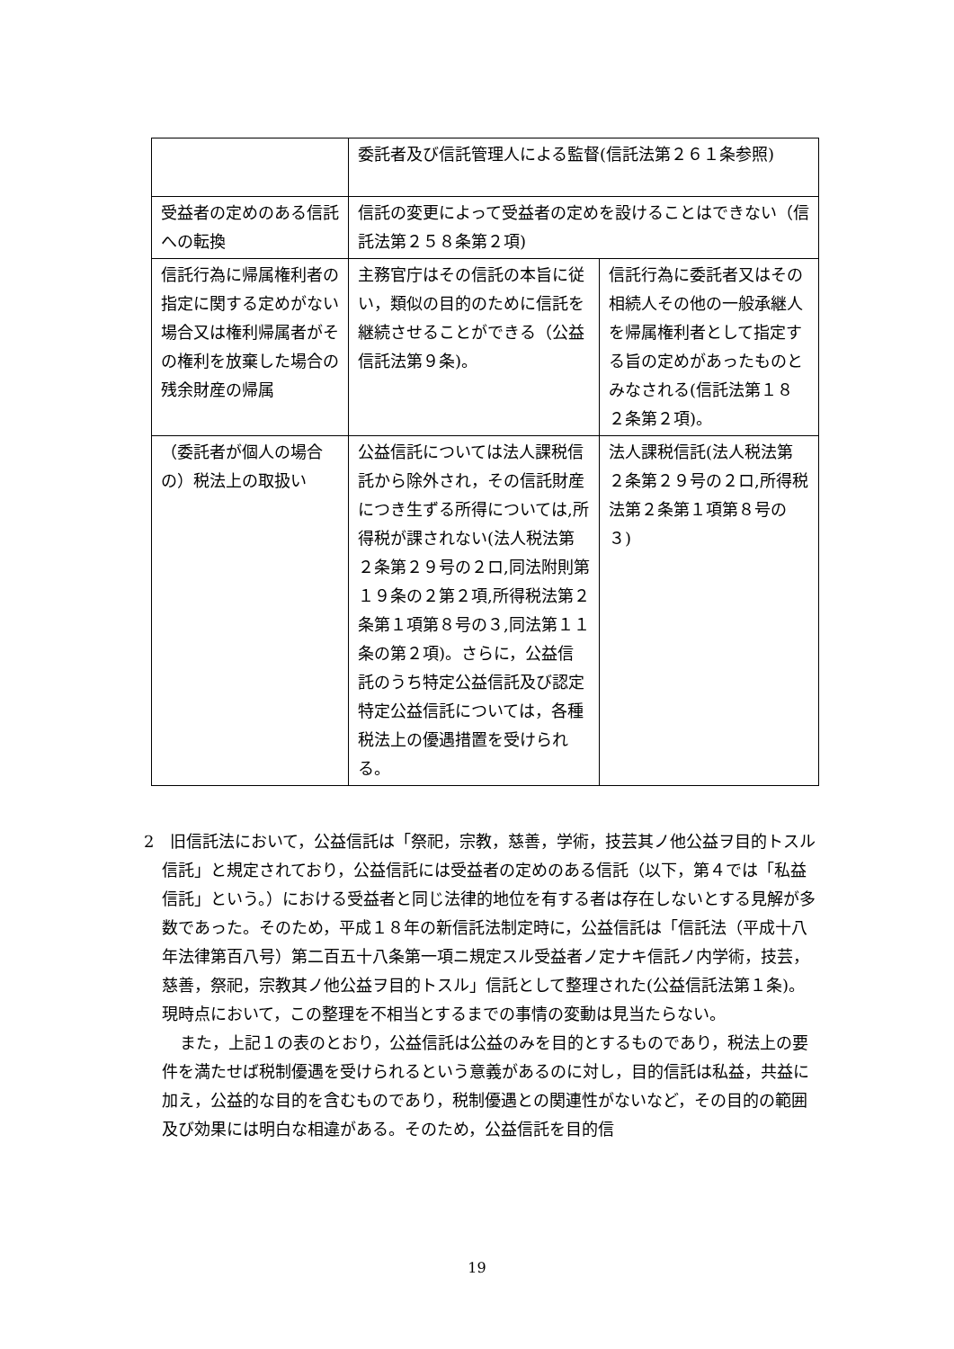| | 委託者及び信託管理人による監督(信託法第２６１条参照) | |
| 受益者の定めのある信託への転換 | 信託の変更によって受益者の定めを設けることはできない（信託法第２５８条第２項) | |
| 信託行為に帰属権利者の指定に関する定めがない場合又は権利帰属者がその権利を放棄した場合の残余財産の帰属 | 主務官庁はその信託の本旨に従い，類似の目的のために信託を継続させることができる（公益信託法第９条)。 | 信託行為に委託者又はその相続人その他の一般承継人を帰属権利者として指定する旨の定めがあったものとみなされる(信託法第１８２条第２項)。 |
| （委託者が個人の場合の）税法上の取扱い | 公益信託については法人課税信託から除外され，その信託財産につき生ずる所得については,所得税が課されない(法人税法第２条第２９号の２ロ,同法附則第１９条の２第２項,所得税法第２条第１項第８号の３,同法第１１条の第２項)。さらに，公益信託のうち特定公益信託及び認定特定公益信託については，各種税法上の優遇措置を受けられる。 | 法人課税信託(法人税法第２条第２９号の２ロ,所得税法第２条第１項第８号の３) |
2　旧信託法において，公益信託は「祭祀，宗教，慈善，学術，技芸其ノ他公益ヲ目的トスル信託」と規定されており，公益信託には受益者の定めのある信託（以下，第４では「私益信託」という。）における受益者と同じ法律的地位を有する者は存在しないとする見解が多数であった。そのため，平成１８年の新信託法制定時に，公益信託は「信託法（平成十八年法律第百八号）第二百五十八条第一項ニ規定スル受益者ノ定ナキ信託ノ内学術，技芸，慈善，祭祀，宗教其ノ他公益ヲ目的トスル」信託として整理された(公益信託法第１条)。現時点において，この整理を不相当とするまでの事情の変動は見当たらない。
また，上記１の表のとおり，公益信託は公益のみを目的とするものであり，税法上の要件を満たせば税制優遇を受けられるという意義があるのに対し，目的信託は私益，共益に加え，公益的な目的を含むものであり，税制優遇との関連性がないなど，その目的の範囲及び効果には明白な相違がある。そのため，公益信託を目的信
19